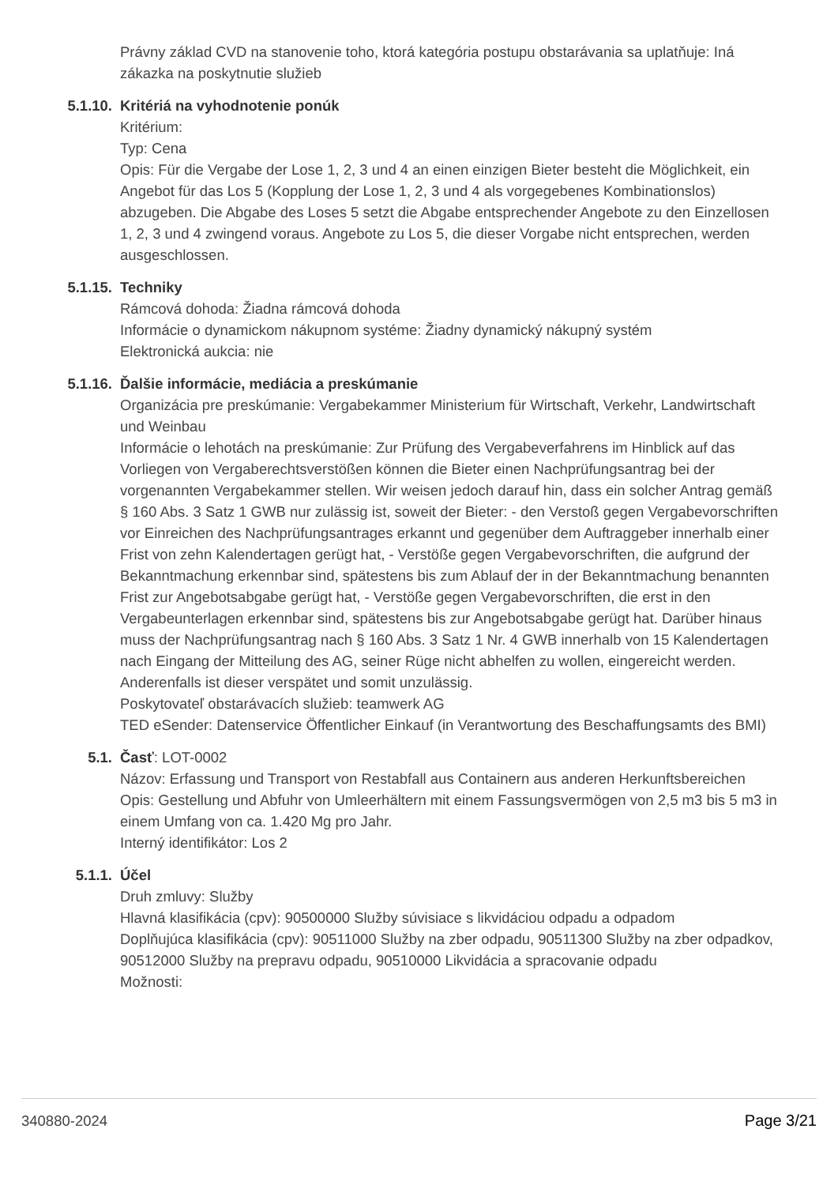Právny základ CVD na stanovenie toho, ktorá kategória postupu obstarávania sa uplatňuje: Iná zákazka na poskytnutie služieb
5.1.10. Kritériá na vyhodnotenie ponúk
Kritérium:
Typ: Cena
Opis: Für die Vergabe der Lose 1, 2, 3 und 4 an einen einzigen Bieter besteht die Möglichkeit, ein Angebot für das Los 5 (Kopplung der Lose 1, 2, 3 und 4 als vorgegebenes Kombinationslos) abzugeben. Die Abgabe des Loses 5 setzt die Abgabe entsprechender Angebote zu den Einzellosen 1, 2, 3 und 4 zwingend voraus. Angebote zu Los 5, die dieser Vorgabe nicht entsprechen, werden ausgeschlossen.
5.1.15. Techniky
Rámcová dohoda: Žiadna rámcová dohoda
Informácie o dynamickom nákupnom systéme: Žiadny dynamický nákupný systém
Elektronická aukcia: nie
5.1.16. Ďalšie informácie, mediácia a preskúmanie
Organizácia pre preskúmanie: Vergabekammer Ministerium für Wirtschaft, Verkehr, Landwirtschaft und Weinbau
Informácie o lehotách na preskúmanie: Zur Prüfung des Vergabeverfahrens im Hinblick auf das Vorliegen von Vergaberechtsverstößen können die Bieter einen Nachprüfungsantrag bei der vorgenannten Vergabekammer stellen. Wir weisen jedoch darauf hin, dass ein solcher Antrag gemäß § 160 Abs. 3 Satz 1 GWB nur zulässig ist, soweit der Bieter: - den Verstoß gegen Vergabevorschriften vor Einreichen des Nachprüfungsantrages erkannt und gegenüber dem Auftraggeber innerhalb einer Frist von zehn Kalendertagen gerügt hat, - Verstöße gegen Vergabevorschriften, die aufgrund der Bekanntmachung erkennbar sind, spätestens bis zum Ablauf der in der Bekanntmachung benannten Frist zur Angebotsabgabe gerügt hat, - Verstöße gegen Vergabevorschriften, die erst in den Vergabeunterlagen erkennbar sind, spätestens bis zur Angebotsabgabe gerügt hat. Darüber hinaus muss der Nachprüfungsantrag nach § 160 Abs. 3 Satz 1 Nr. 4 GWB innerhalb von 15 Kalendertagen nach Eingang der Mitteilung des AG, seiner Rüge nicht abhelfen zu wollen, eingereicht werden. Anderenfalls ist dieser verspätet und somit unzulässig.
Poskytovateľ obstarávacích služieb: teamwerk AG
TED eSender: Datenservice Öffentlicher Einkauf (in Verantwortung des Beschaffungsamts des BMI)
5.1. Časť: LOT-0002
Názov: Erfassung und Transport von Restabfall aus Containern aus anderen Herkunftsbereichen
Opis: Gestellung und Abfuhr von Umleerhältern mit einem Fassungsvermögen von 2,5 m3 bis 5 m3 in einem Umfang von ca. 1.420 Mg pro Jahr.
Interný identifikátor: Los 2
5.1.1. Účel
Druh zmluvy: Služby
Hlavná klasifikácia (cpv): 90500000 Služby súvisiace s likvidáciou odpadu a odpadom
Doplňujúca klasifikácia (cpv): 90511000 Služby na zber odpadu, 90511300 Služby na zber odpadkov, 90512000 Služby na prepravu odpadu, 90510000 Likvidácia a spracovanie odpadu
Možnosti:
340880-2024 Page 3/21